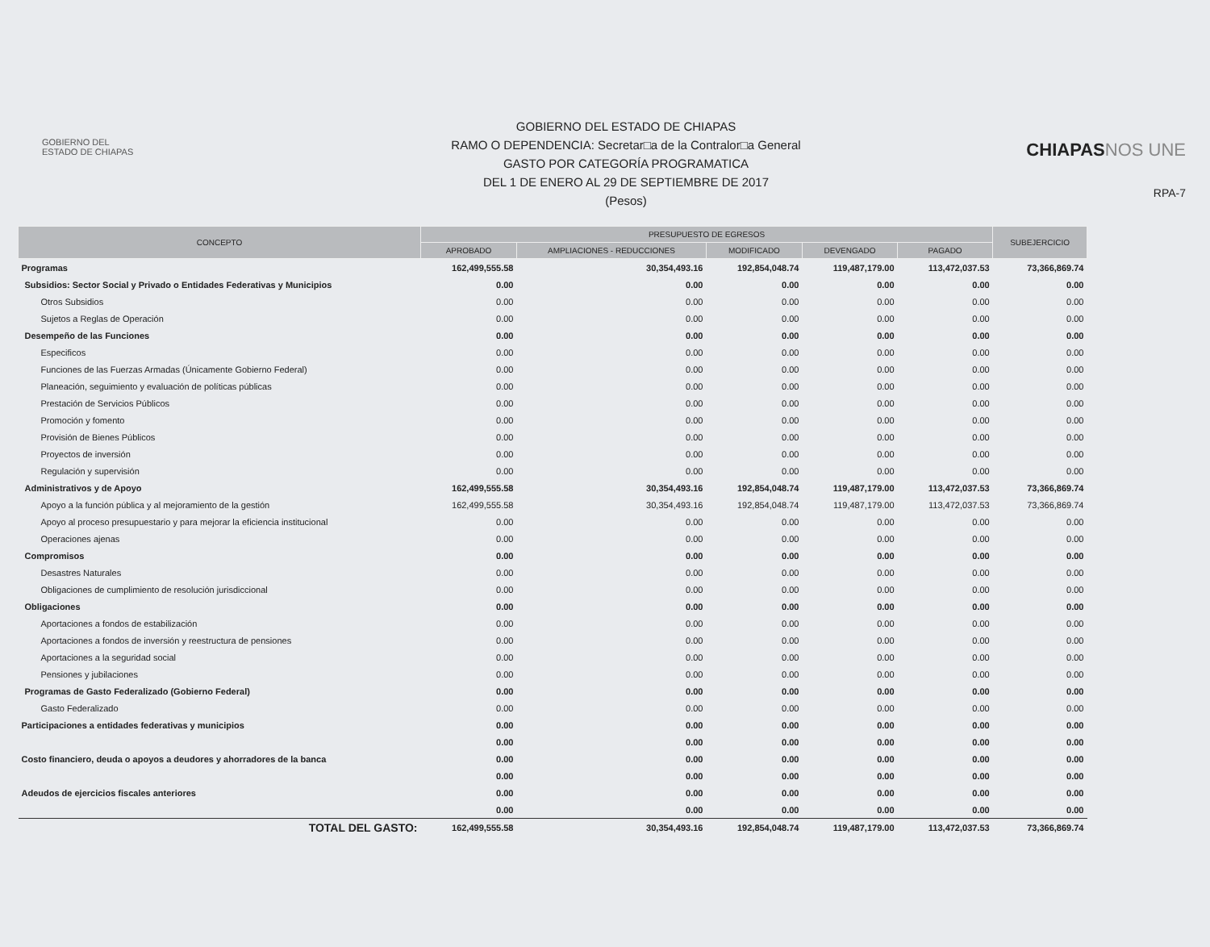GOBIERNO DEL
ESTADO DE CHIAPAS
GOBIERNO DEL ESTADO DE CHIAPAS
RAMO O DEPENDENCIA: Secretar□a de la Contralor□a General
GASTO POR CATEGORÍA PROGRAMATICA
DEL 1 DE ENERO AL 29 DE SEPTIEMBRE DE 2017
(Pesos)
CHIAPASNOS UNE
RPA-7
| CONCEPTO | PRESUPUESTO DE EGRESOS | | | | | SUBEJERCICIO |
| --- | --- | --- | --- | --- | --- | --- |
| | APROBADO | AMPLIACIONES - REDUCCIONES | MODIFICADO | DEVENGADO | PAGADO | |
| Programas | 162,499,555.58 | 30,354,493.16 | 192,854,048.74 | 119,487,179.00 | 113,472,037.53 | 73,366,869.74 |
| Subsidios: Sector Social y Privado o Entidades Federativas y Municipios | 0.00 | 0.00 | 0.00 | 0.00 | 0.00 | 0.00 |
| Otros Subsidios | 0.00 | 0.00 | 0.00 | 0.00 | 0.00 | 0.00 |
| Sujetos a Reglas de Operación | 0.00 | 0.00 | 0.00 | 0.00 | 0.00 | 0.00 |
| Desempeño de las Funciones | 0.00 | 0.00 | 0.00 | 0.00 | 0.00 | 0.00 |
| Especificos | 0.00 | 0.00 | 0.00 | 0.00 | 0.00 | 0.00 |
| Funciones de las Fuerzas Armadas (Únicamente Gobierno Federal) | 0.00 | 0.00 | 0.00 | 0.00 | 0.00 | 0.00 |
| Planeación, seguimiento y evaluación de políticas públicas | 0.00 | 0.00 | 0.00 | 0.00 | 0.00 | 0.00 |
| Prestación de Servicios Públicos | 0.00 | 0.00 | 0.00 | 0.00 | 0.00 | 0.00 |
| Promoción y fomento | 0.00 | 0.00 | 0.00 | 0.00 | 0.00 | 0.00 |
| Provisión de Bienes Públicos | 0.00 | 0.00 | 0.00 | 0.00 | 0.00 | 0.00 |
| Proyectos de inversión | 0.00 | 0.00 | 0.00 | 0.00 | 0.00 | 0.00 |
| Regulación y supervisión | 0.00 | 0.00 | 0.00 | 0.00 | 0.00 | 0.00 |
| Administrativos y de Apoyo | 162,499,555.58 | 30,354,493.16 | 192,854,048.74 | 119,487,179.00 | 113,472,037.53 | 73,366,869.74 |
| Apoyo a la función pública y al mejoramiento de la gestión | 162,499,555.58 | 30,354,493.16 | 192,854,048.74 | 119,487,179.00 | 113,472,037.53 | 73,366,869.74 |
| Apoyo al proceso presupuestario y para mejorar la eficiencia institucional | 0.00 | 0.00 | 0.00 | 0.00 | 0.00 | 0.00 |
| Operaciones ajenas | 0.00 | 0.00 | 0.00 | 0.00 | 0.00 | 0.00 |
| Compromisos | 0.00 | 0.00 | 0.00 | 0.00 | 0.00 | 0.00 |
| Desastres Naturales | 0.00 | 0.00 | 0.00 | 0.00 | 0.00 | 0.00 |
| Obligaciones de cumplimiento de resolución jurisdiccional | 0.00 | 0.00 | 0.00 | 0.00 | 0.00 | 0.00 |
| Obligaciones | 0.00 | 0.00 | 0.00 | 0.00 | 0.00 | 0.00 |
| Aportaciones a fondos de estabilización | 0.00 | 0.00 | 0.00 | 0.00 | 0.00 | 0.00 |
| Aportaciones a fondos de inversión y reestructura de pensiones | 0.00 | 0.00 | 0.00 | 0.00 | 0.00 | 0.00 |
| Aportaciones a la seguridad social | 0.00 | 0.00 | 0.00 | 0.00 | 0.00 | 0.00 |
| Pensiones y jubilaciones | 0.00 | 0.00 | 0.00 | 0.00 | 0.00 | 0.00 |
| Programas de Gasto Federalizado (Gobierno Federal) | 0.00 | 0.00 | 0.00 | 0.00 | 0.00 | 0.00 |
| Gasto Federalizado | 0.00 | 0.00 | 0.00 | 0.00 | 0.00 | 0.00 |
| Participaciones a entidades federativas y municipios | 0.00 | 0.00 | 0.00 | 0.00 | 0.00 | 0.00 |
| | 0.00 | 0.00 | 0.00 | 0.00 | 0.00 | 0.00 |
| Costo financiero, deuda o apoyos a deudores y ahorradores de la banca | 0.00 | 0.00 | 0.00 | 0.00 | 0.00 | 0.00 |
| | 0.00 | 0.00 | 0.00 | 0.00 | 0.00 | 0.00 |
| Adeudos de ejercicios fiscales anteriores | 0.00 | 0.00 | 0.00 | 0.00 | 0.00 | 0.00 |
| | 0.00 | 0.00 | 0.00 | 0.00 | 0.00 | 0.00 |
| TOTAL DEL GASTO: | 162,499,555.58 | 30,354,493.16 | 192,854,048.74 | 119,487,179.00 | 113,472,037.53 | 73,366,869.74 |